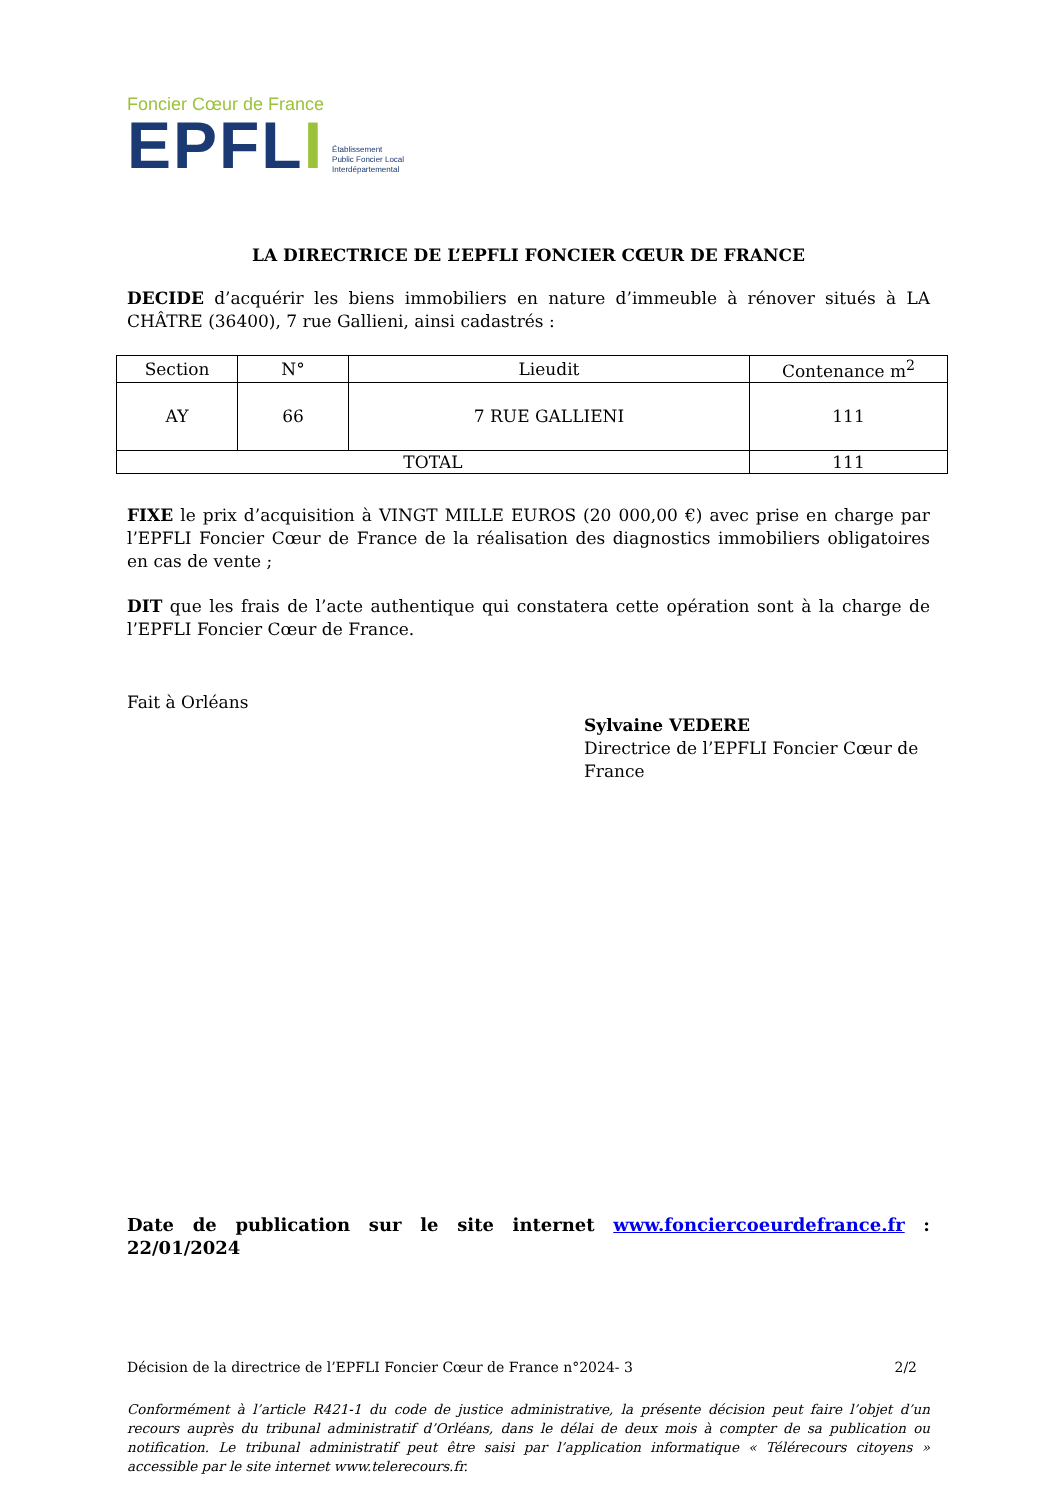Foncier Cœur de France
EPFLI
Établissement
Public Foncier Local
Interdépartemental
LA DIRECTRICE DE L’EPFLI FONCIER CŒUR DE FRANCE
DECIDE d’acquérir les biens immobiliers en nature d’immeuble à rénover situés à LA CHÂTRE (36400), 7 rue Gallieni, ainsi cadastrés :
| Section | N° | Lieudit | Contenance m<sup>2</sup> |
| --- | --- | --- | --- |
| AY | 66 | 7 RUE GALLIENI | 111 |
| TOTAL | | | 111 |
FIXE le prix d’acquisition à VINGT MILLE EUROS (20 000,00 €) avec prise en charge par l’EPFLI Foncier Cœur de France de la réalisation des diagnostics immobiliers obligatoires en cas de vente ;
DIT que les frais de l’acte authentique qui constatera cette opération sont à la charge de l’EPFLI Foncier Cœur de France.
Fait à Orléans
Sylvaine VEDERE
Directrice de l’EPFLI Foncier Cœur de France
Date de publication sur le site internet www.fonciercoeurdefrance.fr : 22/01/2024
Décision de la directrice de l’EPFLI Foncier Cœur de France n°2024- 3 2/2
Conformément à l’article R421-1 du code de justice administrative, la présente décision peut faire l’objet d’un recours auprès du tribunal administratif d’Orléans, dans le délai de deux mois à compter de sa publication ou notification. Le tribunal administratif peut être saisi par l’application informatique « Télérecours citoyens » accessible par le site internet www.telerecours.fr.